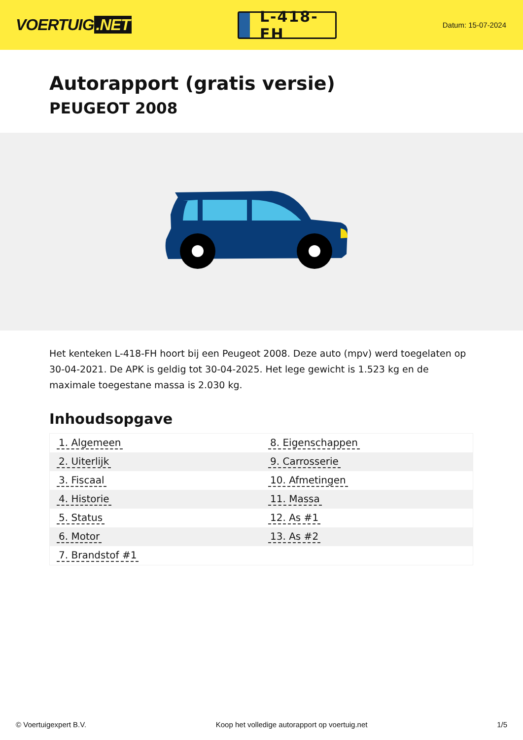VOERTUIG.NET
L-418-FH
Datum: 15-07-2024
Autorapport (gratis versie)
PEUGEOT 2008
Het kenteken L-418-FH hoort bij een Peugeot 2008. Deze auto (mpv) werd toegelaten op 30-04-2021. De APK is geldig tot 30-04-2025. Het lege gewicht is 1.523 kg en de maximale toegestane massa is 2.030 kg.
Inhoudsopgave
| 1. Algemeen | 8. Eigenschappen |
| 2. Uiterlijk | 9. Carrosserie |
| 3. Fiscaal | 10. Afmetingen |
| 4. Historie | 11. Massa |
| 5. Status | 12. As #1 |
| 6. Motor | 13. As #2 |
| 7. Brandstof #1 | |
© Voertuigexpert B.V. Koop het volledige autorapport op voertuig.net 1/5